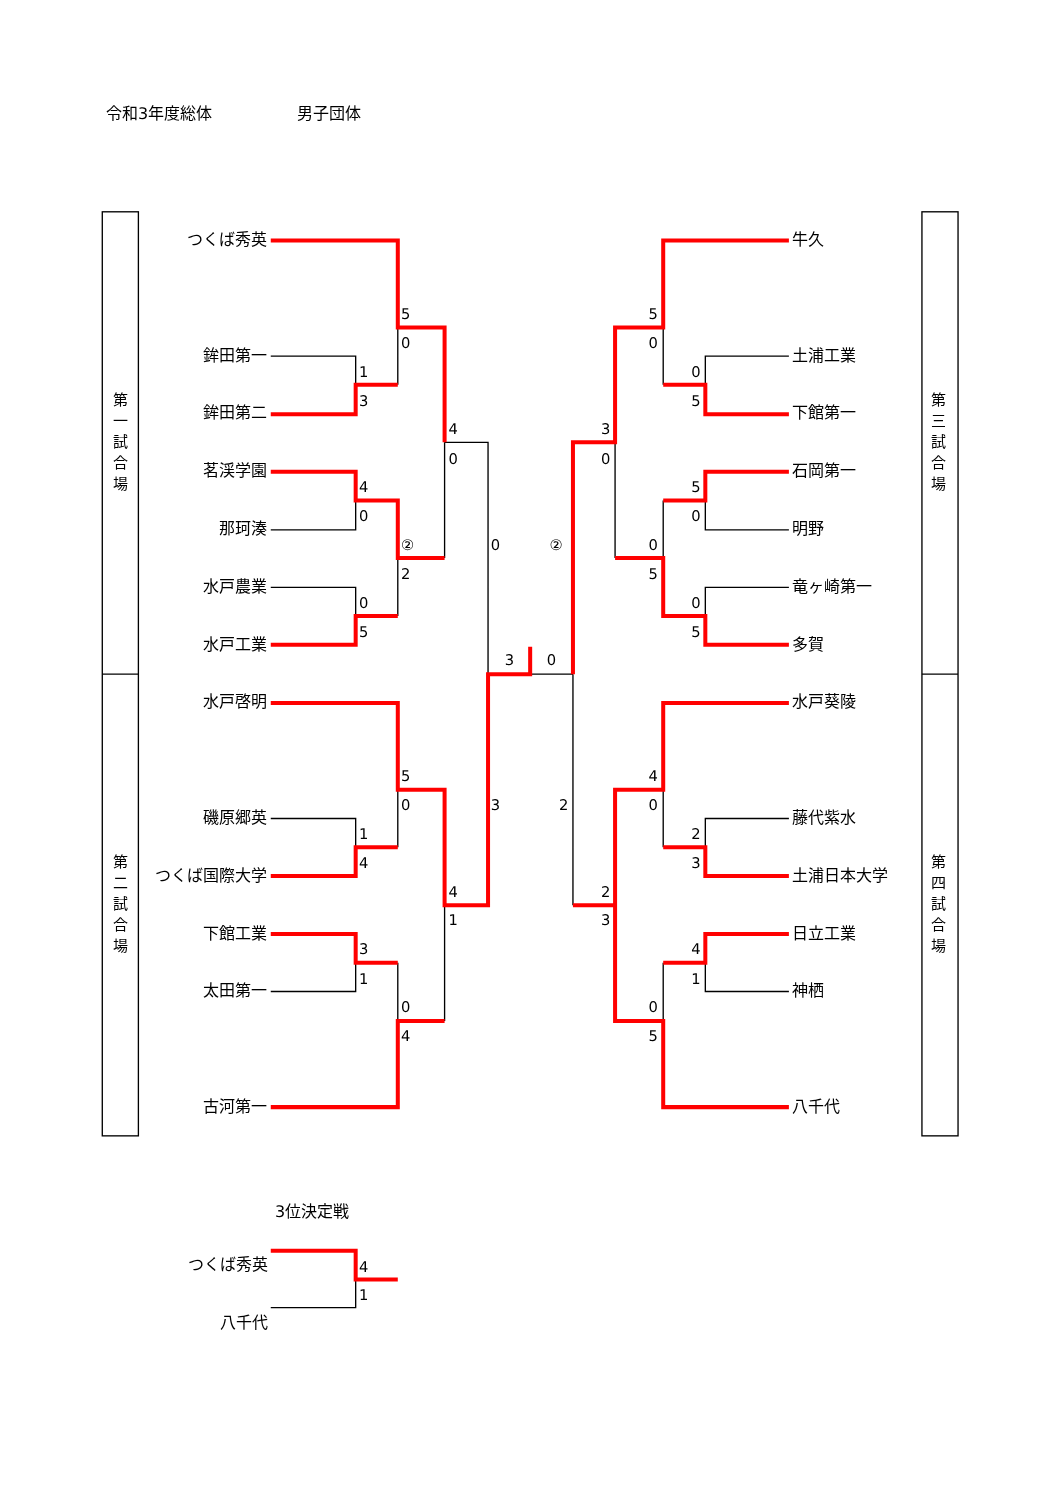5
0
1
3
4
0
4
0
②
2
0
5
0
3
0
5
0
1
4
4
1
3
3
1
0
4
5
0
0
5
3
0
5
0
②
0
5
0
5
4
0
2
2
3
2
3
4
1
0
5
4
1
令和3年度総体 男子団体
第
一
試
合
場
第
二
試
合
場
つくば秀英
鉾田第一
鉾田第二
茗渓学園
那珂湊
水戸農業
水戸工業
水戸啓明
磯原郷英
つくば国際大学
下館工業
太田第一
古河第一
牛久
土浦工業
下館第一
石岡第一
明野
竜ヶ崎第一
多賀
水戸葵陵
藤代紫水
土浦日本大学
日立工業
神栖
八千代
第
三
試
合
場
第
四
試
合
場
3位決定戦
つくば秀英
八千代